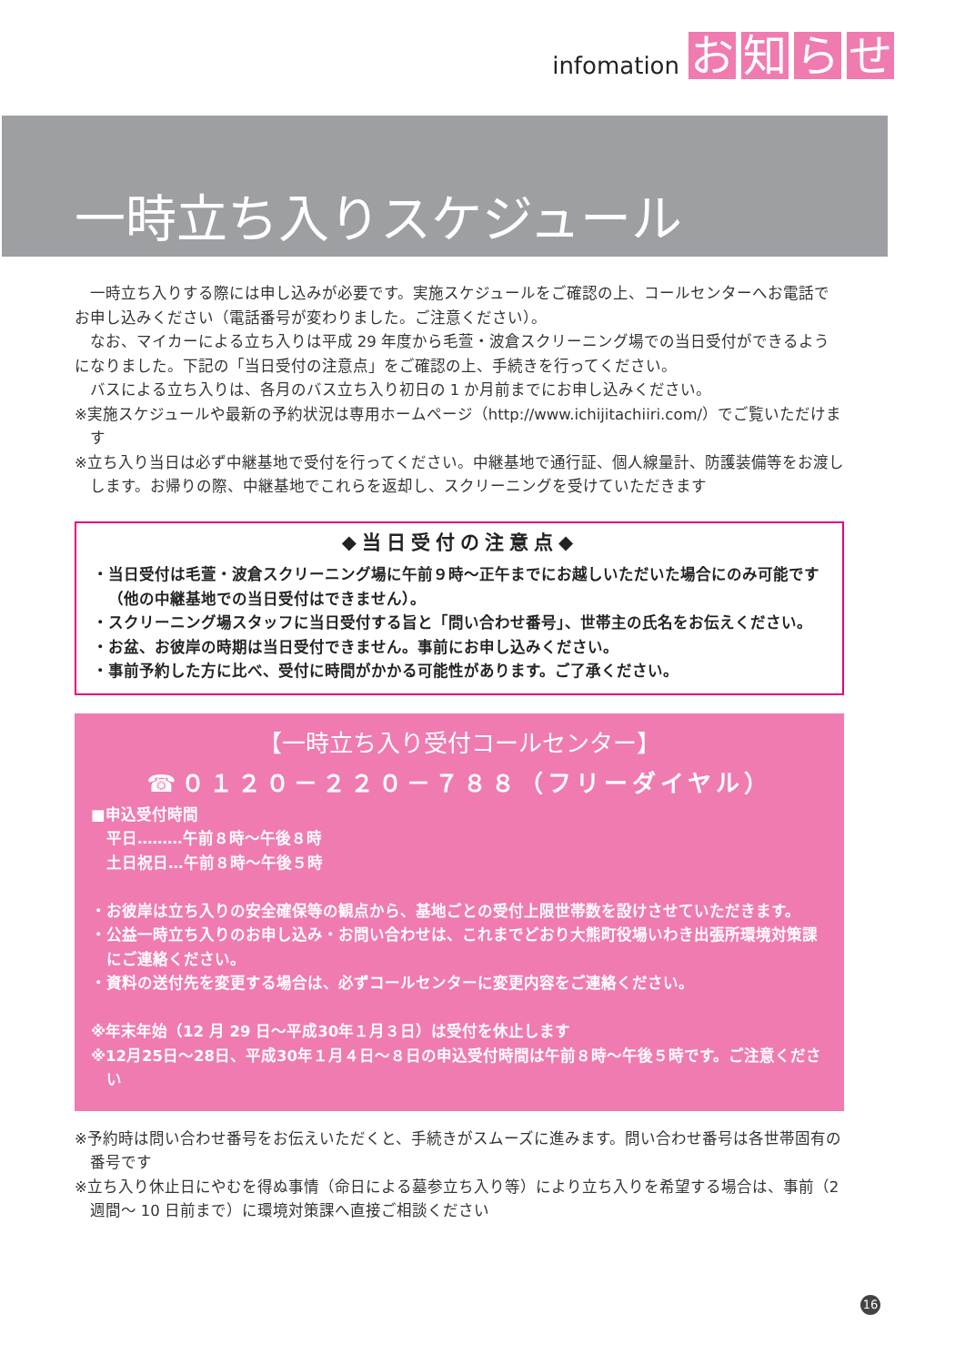infomation お知らせ
一時立ち入りスケジュール
一時立ち入りする際には申し込みが必要です。実施スケジュールをご確認の上、コールセンターへお電話でお申し込みください（電話番号が変わりました。ご注意ください）。
なお、マイカーによる立ち入りは平成 29 年度から毛萱・波倉スクリーニング場での当日受付ができるようになりました。下記の「当日受付の注意点」をご確認の上、手続きを行ってください。
バスによる立ち入りは、各月のバス立ち入り初日の 1 か月前までにお申し込みください。
※実施スケジュールや最新の予約状況は専用ホームページ（http://www.ichijitachiiri.com/）でご覧いただけます
※立ち入り当日は必ず中継基地で受付を行ってください。中継基地で通行証、個人線量計、防護装備等をお渡しします。お帰りの際、中継基地でこれらを返却し、スクリーニングを受けていただきます
◆当日受付の注意点◆
・当日受付は毛萱・波倉スクリーニング場に午前９時～正午までにお越しいただいた場合にのみ可能です（他の中継基地での当日受付はできません）。
・スクリーニング場スタッフに当日受付する旨と「問い合わせ番号」、世帯主の氏名をお伝えください。
・お盆、お彼岸の時期は当日受付できません。事前にお申し込みください。
・事前予約した方に比べ、受付に時間がかかる可能性があります。ご了承ください。
【一時立ち入り受付コールセンター】
☎０１２０－２２０－７８８（フリーダイヤル）
■申込受付時間
　平日………午前８時～午後８時
　土日祝日…午前８時～午後５時
・お彼岸は立ち入りの安全確保等の観点から、基地ごとの受付上限世帯数を設けさせていただきます。
・公益一時立ち入りのお申し込み・お問い合わせは、これまでどおり大熊町役場いわき出張所環境対策課にご連絡ください。
・資料の送付先を変更する場合は、必ずコールセンターに変更内容をご連絡ください。
※年末年始（12 月 29 日～平成30年１月３日）は受付を休止します
※12月25日～28日、平成30年１月４日～８日の申込受付時間は午前８時～午後５時です。ご注意ください
※予約時は問い合わせ番号をお伝えいただくと、手続きがスムーズに進みます。問い合わせ番号は各世帯固有の番号です
※立ち入り休止日にやむを得ぬ事情（命日による墓参立ち入り等）により立ち入りを希望する場合は、事前（2 週間～ 10 日前まで）に環境対策課へ直接ご相談ください
16